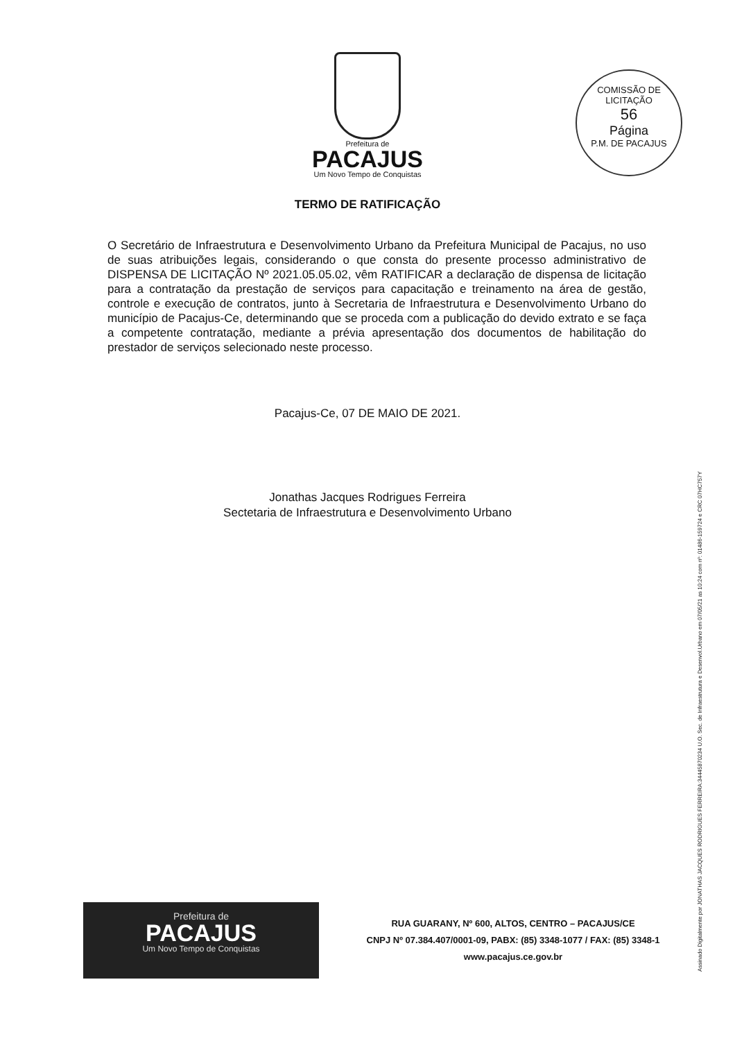Prefeitura de
PACAJUS
Um Novo Tempo de Conquistas
COMISSÃO DE LICITAÇÃO
56
Página
P.M. DE PACAJUS
TERMO DE RATIFICAÇÃO
O Secretário de Infraestrutura e Desenvolvimento Urbano da Prefeitura Municipal de Pacajus, no uso de suas atribuições legais, considerando o que consta do presente processo administrativo de DISPENSA DE LICITAÇÃO Nº 2021.05.05.02, vêm RATIFICAR a declaração de dispensa de licitação para a contratação da prestação de serviços para capacitação e treinamento na área de gestão, controle e execução de contratos, junto à Secretaria de Infraestrutura e Desenvolvimento Urbano do município de Pacajus-Ce, determinando que se proceda com a publicação do devido extrato e se faça a competente contratação, mediante a prévia apresentação dos documentos de habilitação do prestador de serviços selecionado neste processo.
Pacajus-Ce, 07 DE MAIO DE 2021.
Jonathas Jacques Rodrigues Ferreira
Sectetaria de Infraestrutura e Desenvolvimento Urbano
Assinado Digitalmente por JONATHAS JACQUES RODRIGUES FERREIRA:34445870234 U.O. Sec. de Infraestrutura e Desenvol.Urbano em 07/05/21 as 10:24 com nº: 01486-159724 e CRC 07HC757Y
Prefeitura de
PACAJUS
Um Novo Tempo de Conquistas
RUA GUARANY, Nº 600, ALTOS, CENTRO – PACAJUS/CE
CNPJ Nº 07.384.407/0001-09, PABX: (85) 3348-1077 / FAX: (85) 3348-1
www.pacajus.ce.gov.br